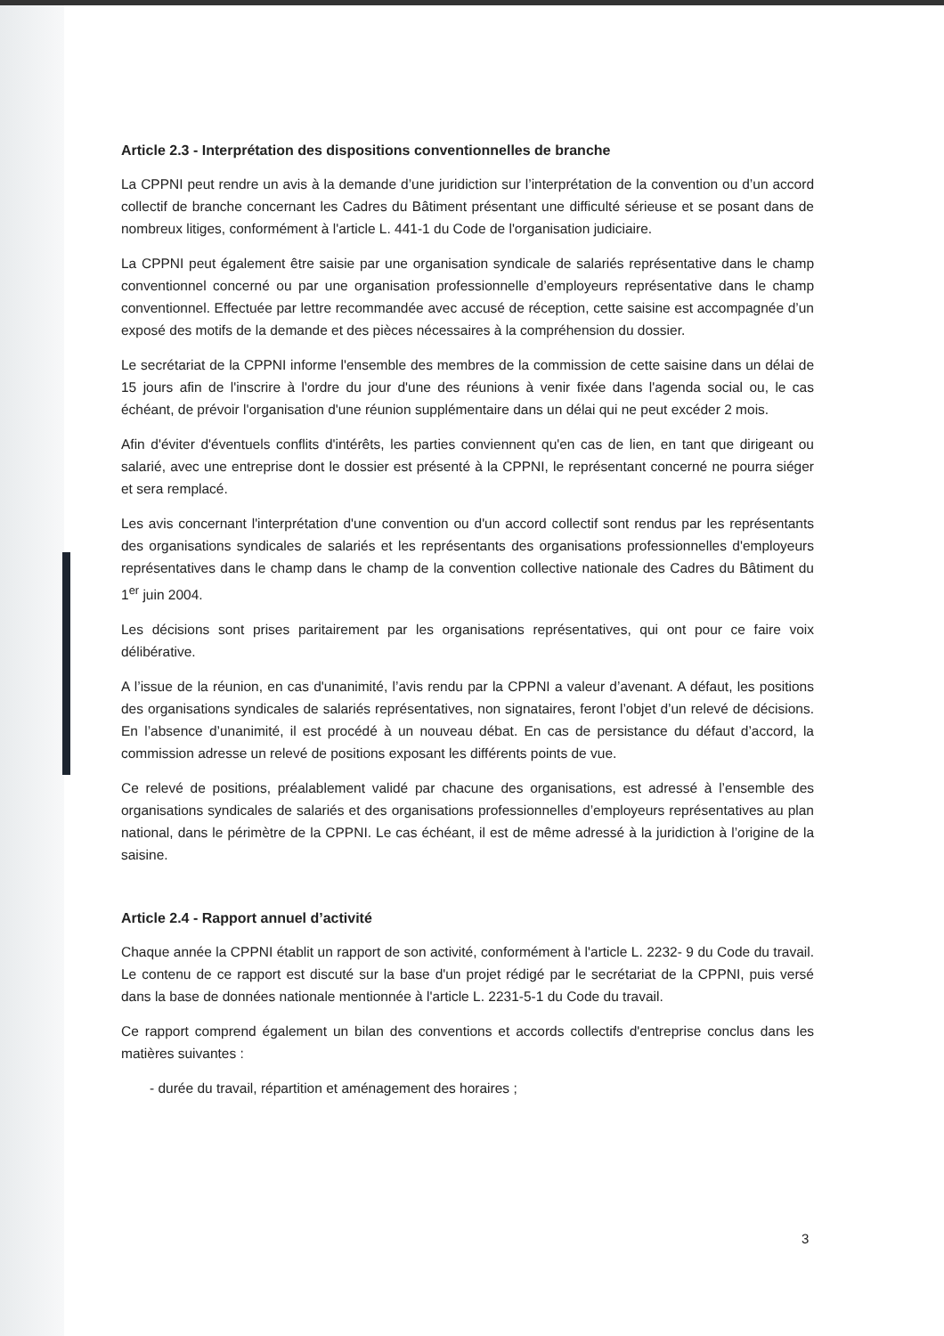Article 2.3 - Interprétation des dispositions conventionnelles de branche
La CPPNI peut rendre un avis à la demande d’une juridiction sur l’interprétation de la convention ou d’un accord collectif de branche concernant les Cadres du Bâtiment présentant une difficulté sérieuse et se posant dans de nombreux litiges, conformément à l'article L. 441-1 du Code de l'organisation judiciaire.
La CPPNI peut également être saisie par une organisation syndicale de salariés représentative dans le champ conventionnel concerné ou par une organisation professionnelle d’employeurs représentative dans le champ conventionnel. Effectuée par lettre recommandée avec accusé de réception, cette saisine est accompagnée d’un exposé des motifs de la demande et des pièces nécessaires à la compréhension du dossier.
Le secrétariat de la CPPNI informe l'ensemble des membres de la commission de cette saisine dans un délai de 15 jours afin de l'inscrire à l'ordre du jour d'une des réunions à venir fixée dans l'agenda social ou, le cas échéant, de prévoir l'organisation d'une réunion supplémentaire dans un délai qui ne peut excéder 2 mois.
Afin d'éviter d'éventuels conflits d'intérêts, les parties conviennent qu'en cas de lien, en tant que dirigeant ou salarié, avec une entreprise dont le dossier est présenté à la CPPNI, le représentant concerné ne pourra siéger et sera remplacé.
Les avis concernant l'interprétation d'une convention ou d'un accord collectif sont rendus par les représentants des organisations syndicales de salariés et les représentants des organisations professionnelles d'employeurs représentatives dans le champ dans le champ de la convention collective nationale des Cadres du Bâtiment du 1<sup>er</sup> juin 2004.
Les décisions sont prises paritairement par les organisations représentatives, qui ont pour ce faire voix délibérative.
A l’issue de la réunion, en cas d'unanimité, l’avis rendu par la CPPNI a valeur d’avenant. A défaut, les positions des organisations syndicales de salariés représentatives, non signataires, feront l’objet d’un relevé de décisions. En l’absence d’unanimité, il est procédé à un nouveau débat. En cas de persistance du défaut d’accord, la commission adresse un relevé de positions exposant les différents points de vue.
Ce relevé de positions, préalablement validé par chacune des organisations, est adressé à l’ensemble des organisations syndicales de salariés et des organisations professionnelles d’employeurs représentatives au plan national, dans le périmètre de la CPPNI. Le cas échéant, il est de même adressé à la juridiction à l’origine de la saisine.
Article 2.4 - Rapport annuel d’activité
Chaque année la CPPNI établit un rapport de son activité, conformément à l'article L. 2232- 9 du Code du travail. Le contenu de ce rapport est discuté sur la base d'un projet rédigé par le secrétariat de la CPPNI, puis versé dans la base de données nationale mentionnée à l'article L. 2231-5-1 du Code du travail.
Ce rapport comprend également un bilan des conventions et accords collectifs d'entreprise conclus dans les matières suivantes :
- durée du travail, répartition et aménagement des horaires ;
3